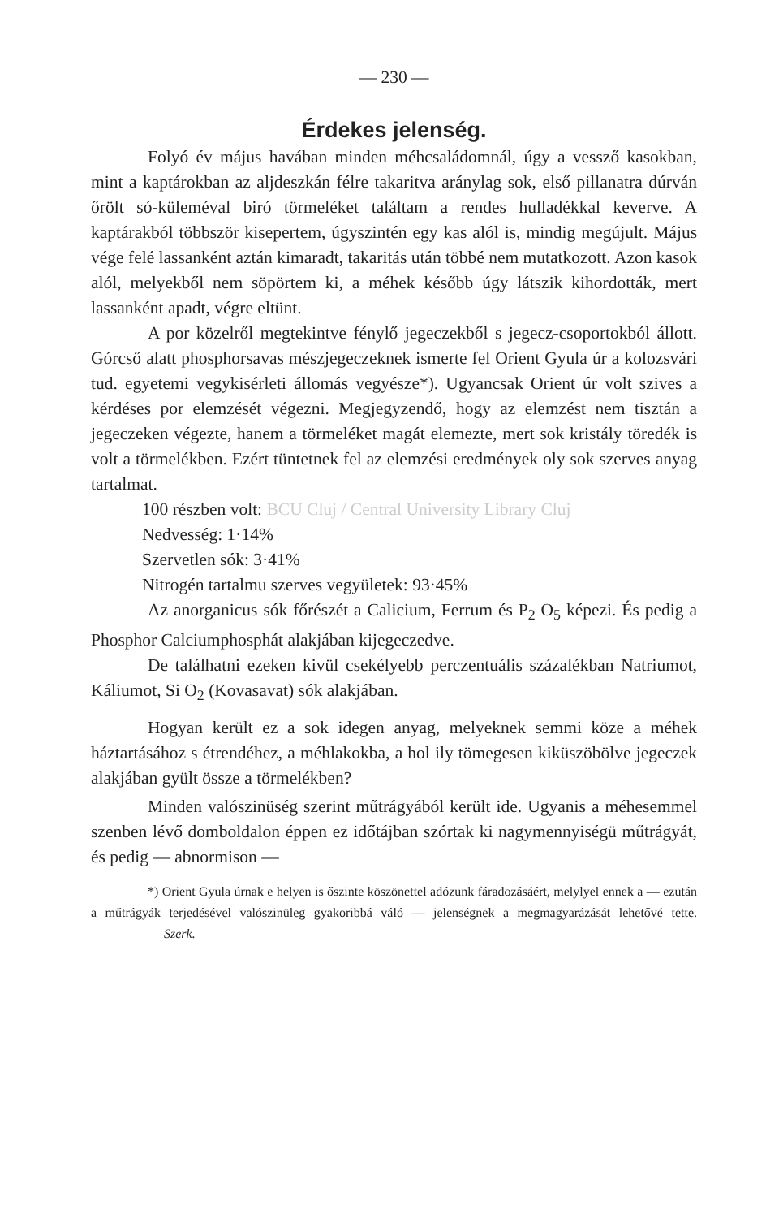— 230 —
Érdekes jelenség.
Folyó év május havában minden méhcsaládomnál, úgy a vessző kasokban, mint a kaptárokban az aljdeszkán félre takaritva aránylag sok, első pillanatra dúrván őrölt só-küleméval biró törmeléket találtam a rendes hulladékkal keverve. A kaptárakból többször kisepertem, úgyszintén egy kas alól is, mindig megújult. Május vége felé lassanként aztán kimaradt, takaritás után többé nem mutatkozott. Azon kasok alól, melyekből nem söpörtem ki, a méhek később úgy látszik kihordották, mert lassanként apadt, végre eltünt.
A por közelről megtekintve fénylő jegeczekből s jegecz-csoportokból állott. Górcső alatt phosphorsavas mészjegeczeknek ismerte fel Orient Gyula úr a kolozsvári tud. egyetemi vegykisérleti állomás vegyésze*). Ugyancsak Orient úr volt szives a kérdéses por elemzését végezni. Megjegyzendő, hogy az elemzést nem tisztán a jegeczeken végezte, hanem a törmeléket magát elemezte, mert sok kristály töredék is volt a törmelékben. Ezért tüntetnek fel az elemzési eredmények oly sok szerves anyag tartalmat.
100 részben volt: BCU Cluj / Central University Library Cluj
Nedvesség: 1·14%
Szervetlen sók: 3·41%
Nitrogén tartalmu szerves vegyületek: 93·45%
Az anorganicus sók főrészét a Calicium, Ferrum és P<sub>2</sub> O<sub>5</sub> képezi. És pedig a Phosphor Calciumphosphát alakjában kijegeczedve.
De találhatni ezeken kivül csekélyebb perczentuális százalékban Natriumot, Káliumot, Si O<sub>2</sub> (Kovasavat) sók alakjában.
Hogyan került ez a sok idegen anyag, melyeknek semmi köze a méhek háztartásához s étrendéhez, a méhlakokba, a hol ily tömegesen kiküszöbölve jegeczek alakjában gyült össze a törmelékben?
Minden valószinüség szerint műtrágyából került ide. Ugyanis a méhesemmel szenben lévő domboldalon éppen ez időtájban szórtak ki nagymennyiségü műtrágyát, és pedig — abnormison —
*) Orient Gyula úrnak e helyen is őszinte köszönettel adózunk fáradozásáért, melylyel ennek a — ezután a műtrágyák terjedésével valószinüleg gyakoribbá váló — jelenségnek a megmagyarázását lehetővé tette. Szerk.